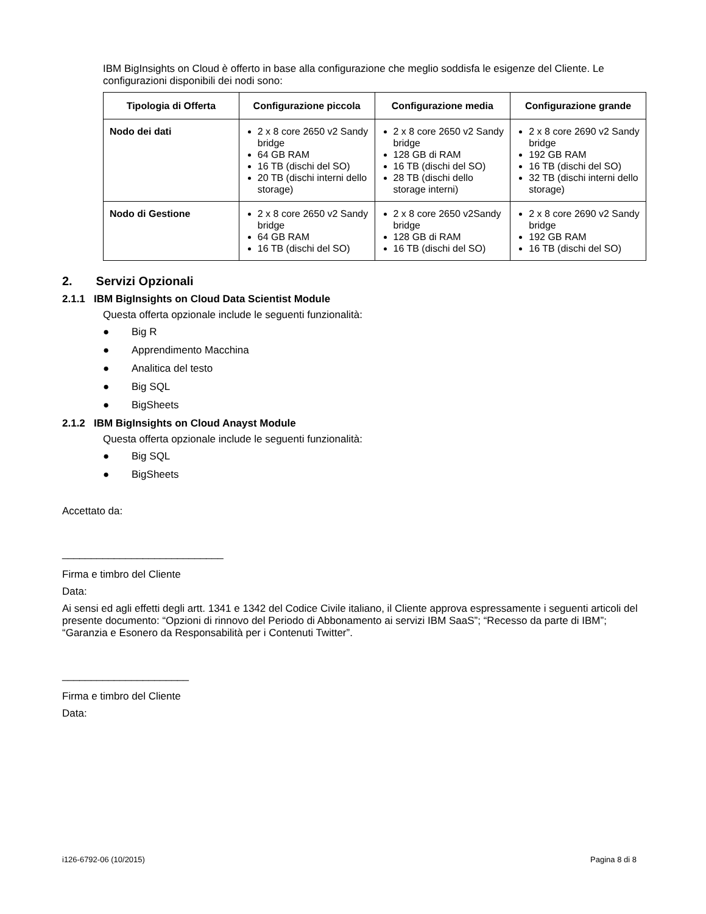IBM BigInsights on Cloud è offerto in base alla configurazione che meglio soddisfa le esigenze del Cliente. Le configurazioni disponibili dei nodi sono:
| Tipologia di Offerta | Configurazione piccola | Configurazione media | Configurazione grande |
| --- | --- | --- | --- |
| Nodo dei dati | 2 x 8 core 2650 v2 Sandy bridge 64 GB RAM 16 TB (dischi del SO) 20 TB (dischi interni dello storage) | 2 x 8 core 2650 v2 Sandy bridge 128 GB di RAM 16 TB (dischi del SO) 28 TB (dischi dello storage interni) | 2 x 8 core 2690 v2 Sandy bridge 192 GB RAM 16 TB (dischi del SO) 32 TB (dischi interni dello storage) |
| Nodo di Gestione | 2 x 8 core 2650 v2 Sandy bridge 64 GB RAM 16 TB (dischi del SO) | 2 x 8 core 2650 v2Sandy bridge 128 GB di RAM 16 TB (dischi del SO) | 2 x 8 core 2690 v2 Sandy bridge 192 GB RAM 16 TB (dischi del SO) |
2. Servizi Opzionali
2.1.1 IBM BigInsights on Cloud Data Scientist Module
Questa offerta opzionale include le seguenti funzionalità:
● Big R
● Apprendimento Macchina
● Analitica del testo
● Big SQL
● BigSheets
2.1.2 IBM BigInsights on Cloud Anayst Module
Questa offerta opzionale include le seguenti funzionalità:
● Big SQL
● BigSheets
Accettato da:
____________________________
Firma e timbro del Cliente
Data:
Ai sensi ed agli effetti degli artt. 1341 e 1342 del Codice Civile italiano, il Cliente approva espressamente i seguenti articoli del presente documento: “Opzioni di rinnovo del Periodo di Abbonamento ai servizi IBM SaaS”; “Recesso da parte di IBM”; “Garanzia e Esonero da Responsabilità per i Contenuti Twitter”.
______________________
Firma e timbro del Cliente
Data:
i126-6792-06 (10/2015) Pagina 8 di 8